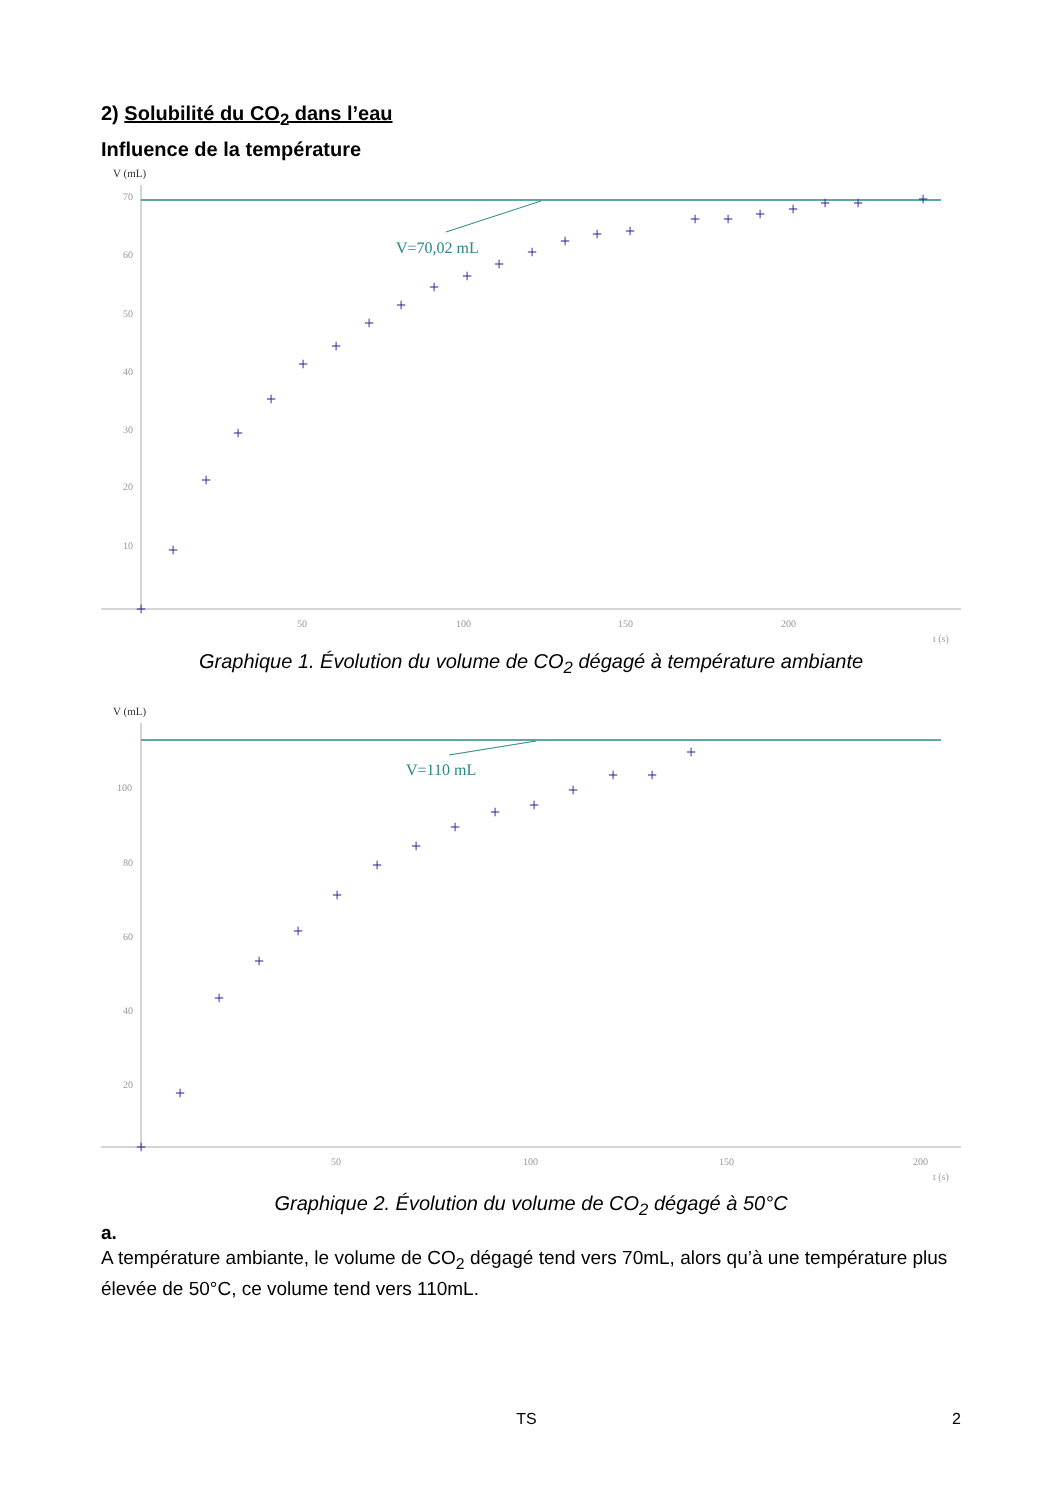2) Solubilité du CO<sub>2</sub> dans l’eau
Influence de la température
V (mL)
V=70,02 mL
70
60
50
40
30
20
10
50
100
150
200
t (s)
+
+
+
+
+
+
+
+
+
+
+
+
+
+
+
+
+
+
+
+
+
+
+
Graphique 1. Évolution du volume de CO<sub>2</sub> dégagé à température ambiante
V (mL)
V=110 mL
100
80
60
40
20
50
100
150
200
t (s)
+
+
+
+
+
+
+
+
+
+
+
+
+
+
+
Graphique 2. Évolution du volume de CO<sub>2</sub> dégagé à 50°C
a.
A température ambiante, le volume de CO<sub>2</sub> dégagé tend vers 70mL, alors qu’à une température plus élevée de 50°C, ce volume tend vers 110mL.
TS 2